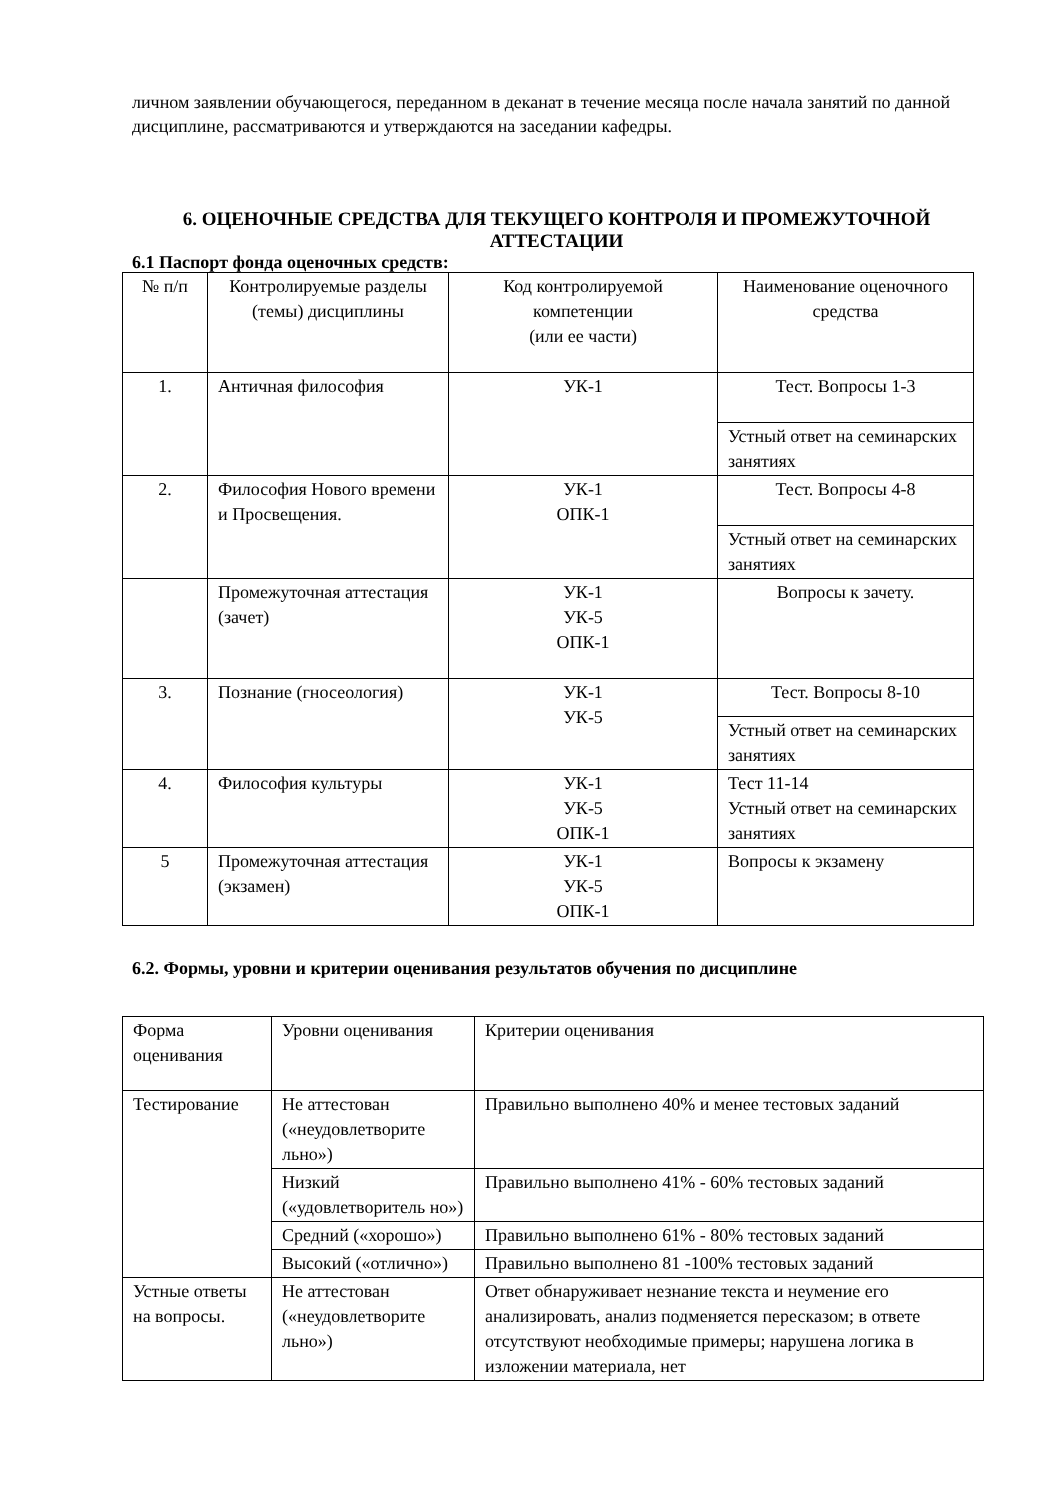личном заявлении обучающегося, переданном в деканат в течение месяца после начала занятий по данной дисциплине, рассматриваются и утверждаются на заседании кафедры.
6. ОЦЕНОЧНЫЕ СРЕДСТВА ДЛЯ ТЕКУЩЕГО КОНТРОЛЯ И ПРОМЕЖУТОЧНОЙ АТТЕСТАЦИИ
6.1 Паспорт фонда оценочных средств:
| № п/п | Контролируемые разделы (темы) дисциплины | Код контролируемой компетенции (или ее части) | Наименование оценочного средства |
| 1. | Античная философия | УК-1 | Тест. Вопросы 1-3 |
| | | | Устный ответ на семинарских занятиях |
| 2. | Философия Нового времени и Просвещения. | УК-1 ОПК-1 | Тест. Вопросы 4-8 |
| | | | Устный ответ на семинарских занятиях |
| | Промежуточная аттестация (зачет) | УК-1 УК-5 ОПК-1 | Вопросы к зачету. |
| 3. | Познание (гносеология) | УК-1 УК-5 | Тест. Вопросы 8-10 |
| | | | Устный ответ на семинарских занятиях |
| 4. | Философия культуры | УК-1 УК-5 ОПК-1 | Тест 11-14 Устный ответ на семинарских занятиях |
| 5 | Промежуточная аттестация (экзамен) | УК-1 УК-5 ОПК-1 | Вопросы к экзамену |
6.2. Формы, уровни и критерии оценивания результатов обучения по дисциплине
| Форма оценивания | Уровни оценивания | Критерии оценивания |
| Тестирование | Не аттестован («неудовлетворите льно») | Правильно выполнено 40% и менее тестовых заданий |
| | Низкий («удовлетворитель но») | Правильно выполнено 41% - 60% тестовых заданий |
| | Средний («хорошо») | Правильно выполнено 61% - 80% тестовых заданий |
| | Высокий («отлично») | Правильно выполнено 81 -100% тестовых заданий |
| Устные ответы на вопросы. | Не аттестован («неудовлетворите льно») | Ответ обнаруживает незнание текста и неумение его анализировать, анализ подменяется пересказом; в ответе отсутствуют необходимые примеры; нарушена логика в изложении материала, нет |